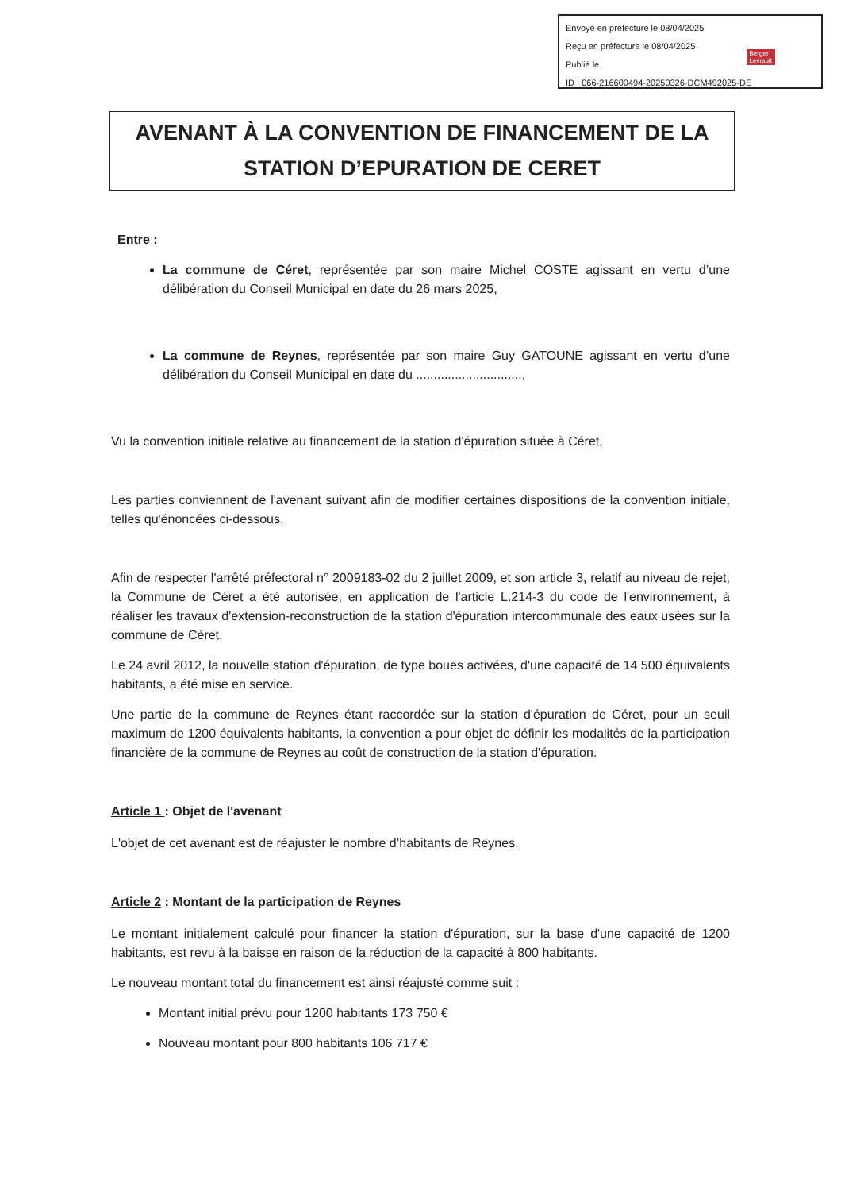Envoyé en préfecture le 08/04/2025
Reçu en préfecture le 08/04/2025
Publié le
ID : 066-216600494-20250326-DCM492025-DE
Berger
Levrault
AVENANT À LA CONVENTION DE FINANCEMENT DE LA STATION D’EPURATION DE CERET
Entre :
La commune de Céret, représentée par son maire Michel COSTE agissant en vertu d’une délibération du Conseil Municipal en date du 26 mars 2025,
La commune de Reynes, représentée par son maire Guy GATOUNE agissant en vertu d’une délibération du Conseil Municipal en date du ..............................,
Vu la convention initiale relative au financement de la station d'épuration située à Céret,
Les parties conviennent de l'avenant suivant afin de modifier certaines dispositions de la convention initiale, telles qu'énoncées ci-dessous.
Afin de respecter l'arrêté préfectoral n° 2009183-02 du 2 juillet 2009, et son article 3, relatif au niveau de rejet, la Commune de Céret a été autorisée, en application de l'article L.214-3 du code de l'environnement, à réaliser les travaux d'extension-reconstruction de la station d'épuration intercommunale des eaux usées sur la commune de Céret.
Le 24 avril 2012, la nouvelle station d'épuration, de type boues activées, d'une capacité de 14 500 équivalents habitants, a été mise en service.
Une partie de la commune de Reynes étant raccordée sur la station d'épuration de Céret, pour un seuil maximum de 1200 équivalents habitants, la convention a pour objet de définir les modalités de la participation financière de la commune de Reynes au coût de construction de la station d'épuration.
Article 1 : Objet de l'avenant
L'objet de cet avenant est de réajuster le nombre d’habitants de Reynes.
Article 2 : Montant de la participation de Reynes
Le montant initialement calculé pour financer la station d'épuration, sur la base d'une capacité de 1200 habitants, est revu à la baisse en raison de la réduction de la capacité à 800 habitants.
Le nouveau montant total du financement est ainsi réajusté comme suit :
Montant initial prévu pour 1200 habitants 173 750 €
Nouveau montant pour 800 habitants 106 717 €